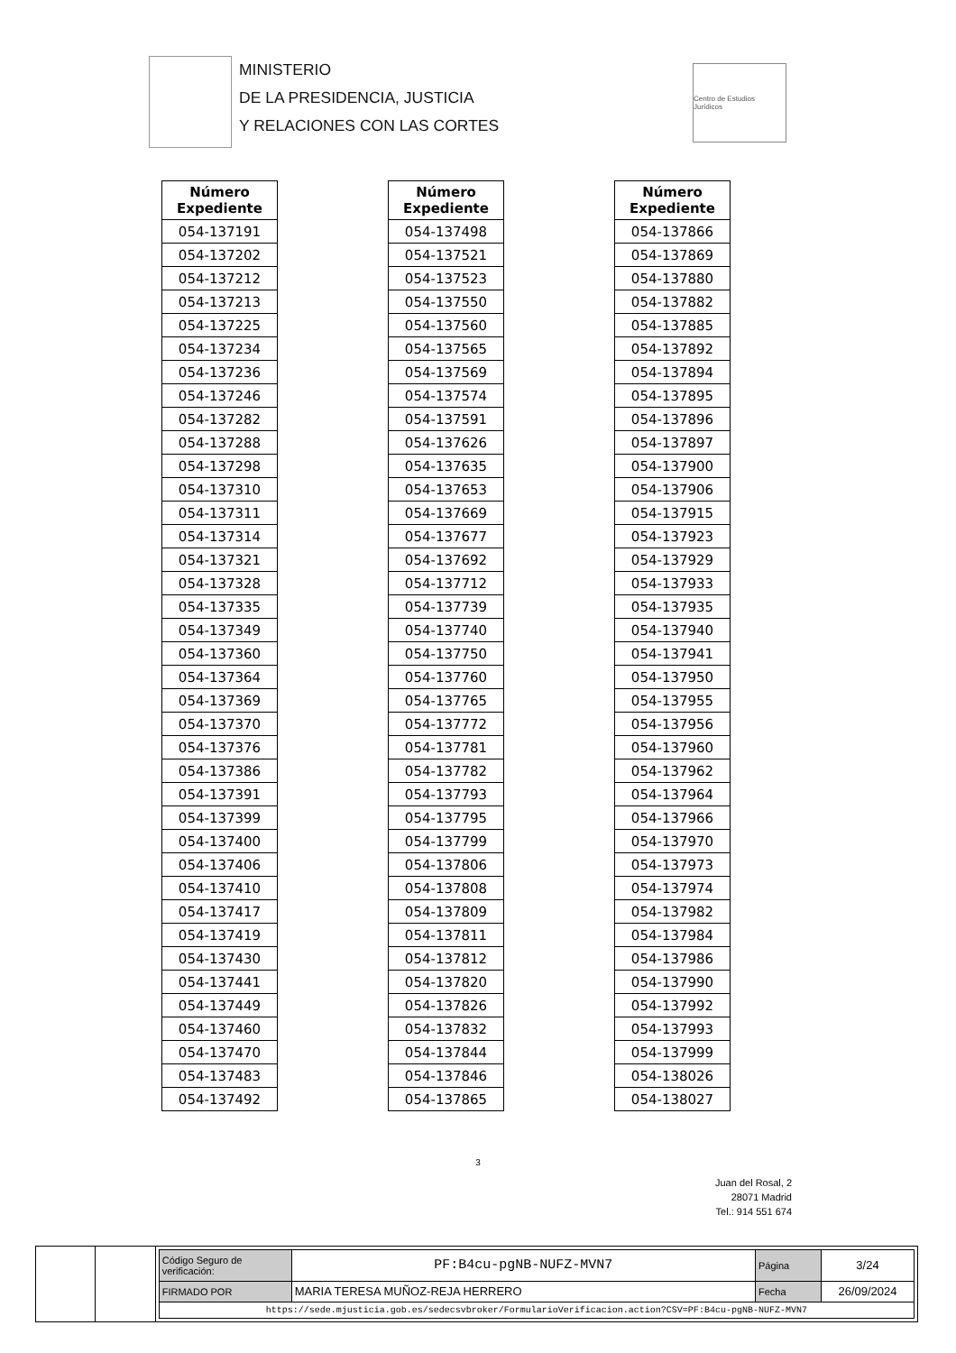MINISTERIO
DE LA PRESIDENCIA, JUSTICIA
Y RELACIONES CON LAS CORTES
Centro de Estudios Jurídicos
| Número Expediente |
| --- |
| 054-137191 |
| 054-137202 |
| 054-137212 |
| 054-137213 |
| 054-137225 |
| 054-137234 |
| 054-137236 |
| 054-137246 |
| 054-137282 |
| 054-137288 |
| 054-137298 |
| 054-137310 |
| 054-137311 |
| 054-137314 |
| 054-137321 |
| 054-137328 |
| 054-137335 |
| 054-137349 |
| 054-137360 |
| 054-137364 |
| 054-137369 |
| 054-137370 |
| 054-137376 |
| 054-137386 |
| 054-137391 |
| 054-137399 |
| 054-137400 |
| 054-137406 |
| 054-137410 |
| 054-137417 |
| 054-137419 |
| 054-137430 |
| 054-137441 |
| 054-137449 |
| 054-137460 |
| 054-137470 |
| 054-137483 |
| 054-137492 |
| Número Expediente |
| --- |
| 054-137498 |
| 054-137521 |
| 054-137523 |
| 054-137550 |
| 054-137560 |
| 054-137565 |
| 054-137569 |
| 054-137574 |
| 054-137591 |
| 054-137626 |
| 054-137635 |
| 054-137653 |
| 054-137669 |
| 054-137677 |
| 054-137692 |
| 054-137712 |
| 054-137739 |
| 054-137740 |
| 054-137750 |
| 054-137760 |
| 054-137765 |
| 054-137772 |
| 054-137781 |
| 054-137782 |
| 054-137793 |
| 054-137795 |
| 054-137799 |
| 054-137806 |
| 054-137808 |
| 054-137809 |
| 054-137811 |
| 054-137812 |
| 054-137820 |
| 054-137826 |
| 054-137832 |
| 054-137844 |
| 054-137846 |
| 054-137865 |
| Número Expediente |
| --- |
| 054-137866 |
| 054-137869 |
| 054-137880 |
| 054-137882 |
| 054-137885 |
| 054-137892 |
| 054-137894 |
| 054-137895 |
| 054-137896 |
| 054-137897 |
| 054-137900 |
| 054-137906 |
| 054-137915 |
| 054-137923 |
| 054-137929 |
| 054-137933 |
| 054-137935 |
| 054-137940 |
| 054-137941 |
| 054-137950 |
| 054-137955 |
| 054-137956 |
| 054-137960 |
| 054-137962 |
| 054-137964 |
| 054-137966 |
| 054-137970 |
| 054-137973 |
| 054-137974 |
| 054-137982 |
| 054-137984 |
| 054-137986 |
| 054-137990 |
| 054-137992 |
| 054-137993 |
| 054-137999 |
| 054-138026 |
| 054-138027 |
3
Juan del Rosal, 2
28071 Madrid
Tel.: 914 551 674
| Código Seguro de verificación: | PF:B4cu-pgNB-NUFZ-MVN7 | Página | 3/24 |
| FIRMADO POR | MARIA TERESA MUÑOZ-REJA HERRERO | Fecha | 26/09/2024 |
| https://sede.mjusticia.gob.es/sedecsvbroker/FormularioVerificacion.action?CSV=PF:B4cu-pgNB-NUFZ-MVN7 | | | |